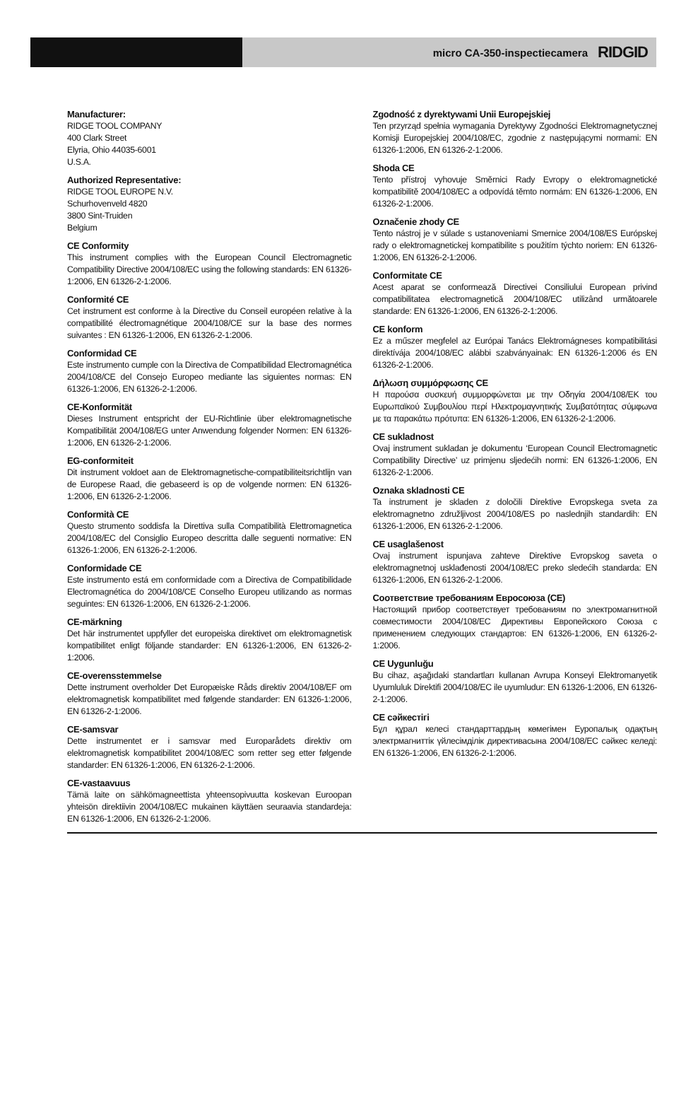micro CA-350-inspectiecamera RIDGID
Manufacturer:
RIDGE TOOL COMPANY
400 Clark Street
Elyria, Ohio 44035-6001
U.S.A.
Authorized Representative:
RIDGE TOOL EUROPE N.V.
Schurhovenveld 4820
3800 Sint-Truiden
Belgium
CE Conformity
This instrument complies with the European Council Electromagnetic Compatibility Directive 2004/108/EC using the following standards: EN 61326-1:2006, EN 61326-2-1:2006.
Conformité CE
Cet instrument est conforme à la Directive du Conseil européen relative à la compatibilité électromagnétique 2004/108/CE sur la base des normes suivantes : EN 61326-1:2006, EN 61326-2-1:2006.
Conformidad CE
Este instrumento cumple con la Directiva de Compatibilidad Electromagnética 2004/108/CE del Consejo Europeo mediante las siguientes normas: EN 61326-1:2006, EN 61326-2-1:2006.
CE-Konformität
Dieses Instrument entspricht der EU-Richtlinie über elektromagnetische Kompatibilität 2004/108/EG unter Anwendung folgender Normen: EN 61326-1:2006, EN 61326-2-1:2006.
EG-conformiteit
Dit instrument voldoet aan de Elektromagnetische-compatibiliteitsrichtlijn van de Europese Raad, die gebaseerd is op de volgende normen: EN 61326-1:2006, EN 61326-2-1:2006.
Conformità CE
Questo strumento soddisfa la Direttiva sulla Compatibilità Elettromagnetica 2004/108/EC del Consiglio Europeo descritta dalle seguenti normative: EN 61326-1:2006, EN 61326-2-1:2006.
Conformidade CE
Este instrumento está em conformidade com a Directiva de Compatibilidade Electromagnética do 2004/108/CE Conselho Europeu utilizando as normas seguintes: EN 61326-1:2006, EN 61326-2-1:2006.
CE-märkning
Det här instrumentet uppfyller det europeiska direktivet om elektromagnetisk kompatibilitet enligt följande standarder: EN 61326-1:2006, EN 61326-2-1:2006.
CE-overensstemmelse
Dette instrument overholder Det Europæiske Råds direktiv 2004/108/EF om elektromagnetisk kompatibilitet med følgende standarder: EN 61326-1:2006, EN 61326-2-1:2006.
CE-samsvar
Dette instrumentet er i samsvar med Europarådets direktiv om elektromagnetisk kompatibilitet 2004/108/EC som retter seg etter følgende standarder: EN 61326-1:2006, EN 61326-2-1:2006.
CE-vastaavuus
Tämä laite on sähkömagneettista yhteensopivuutta koskevan Euroopan yhteisön direktiivin 2004/108/EC mukainen käyttäen seuraavia standardeja: EN 61326-1:2006, EN 61326-2-1:2006.
Zgodność z dyrektywami Unii Europejskiej
Ten przyrząd spełnia wymagania Dyrektywy Zgodności Elektromagnetycznej Komisji Europejskiej 2004/108/EC, zgodnie z następującymi normami: EN 61326-1:2006, EN 61326-2-1:2006.
Shoda CE
Tento přístroj vyhovuje Směrnici Rady Evropy o elektromagnetické kompatibilitě 2004/108/EC a odpovídá těmto normám: EN 61326-1:2006, EN 61326-2-1:2006.
Označenie zhody CE
Tento nástroj je v súlade s ustanoveniami Smernice 2004/108/ES Európskej rady o elektromagnetickej kompatibilite s použitím týchto noriem: EN 61326-1:2006, EN 61326-2-1:2006.
Conformitate CE
Acest aparat se conformează Directivei Consiliului European privind compatibilitatea electromagnetică 2004/108/EC utilizând următoarele standarde: EN 61326-1:2006, EN 61326-2-1:2006.
CE konform
Ez a műszer megfelel az Európai Tanács Elektromágneses kompatibilitási direktívája 2004/108/EC alábbi szabványainak: EN 61326-1:2006 és EN 61326-2-1:2006.
Δήλωση συμμόρφωσης CE
Η παρούσα συσκευή συμμορφώνεται με την Οδηγία 2004/108/ΕΚ του Ευρωπαϊκού Συμβουλίου περί Ηλεκτρομαγνητικής Συμβατότητας σύμφωνα με τα παρακάτω πρότυπα: EN 61326-1:2006, EN 61326-2-1:2006.
CE sukladnost
Ovaj instrument sukladan je dokumentu ‘European Council Electromagnetic Compatibility Directive’ uz primjenu sljedećih normi: EN 61326-1:2006, EN 61326-2-1:2006.
Oznaka skladnosti CE
Ta instrument je skladen z določili Direktive Evropskega sveta za elektromagnetno združljivost 2004/108/ES po naslednjih standardih: EN 61326-1:2006, EN 61326-2-1:2006.
CE usaglašenost
Ovaj instrument ispunjava zahteve Direktive Evropskog saveta o elektromagnetnoj usklađenosti 2004/108/EC preko sledećih standarda: EN 61326-1:2006, EN 61326-2-1:2006.
Соответствие требованиям Евросоюза (CE)
Настоящий прибор соответствует требованиям по электромагнитной совместимости 2004/108/EC Директивы Европейского Союза с применением следующих стандартов: EN 61326-1:2006, EN 61326-2-1:2006.
CE Uygunluğu
Bu cihaz, aşağıdaki standartları kullanan Avrupa Konseyi Elektromanyetik Uyumluluk Direktifi 2004/108/EC ile uyumludur: EN 61326-1:2006, EN 61326-2-1:2006.
CE сәйкестігі
Бұл құрал келесі стандарттардың көмегімен Еуропалық одақтың электрмагниттік үйлесімділік директивасына 2004/108/EC сәйкес келеді: EN 61326-1:2006, EN 61326-2-1:2006.